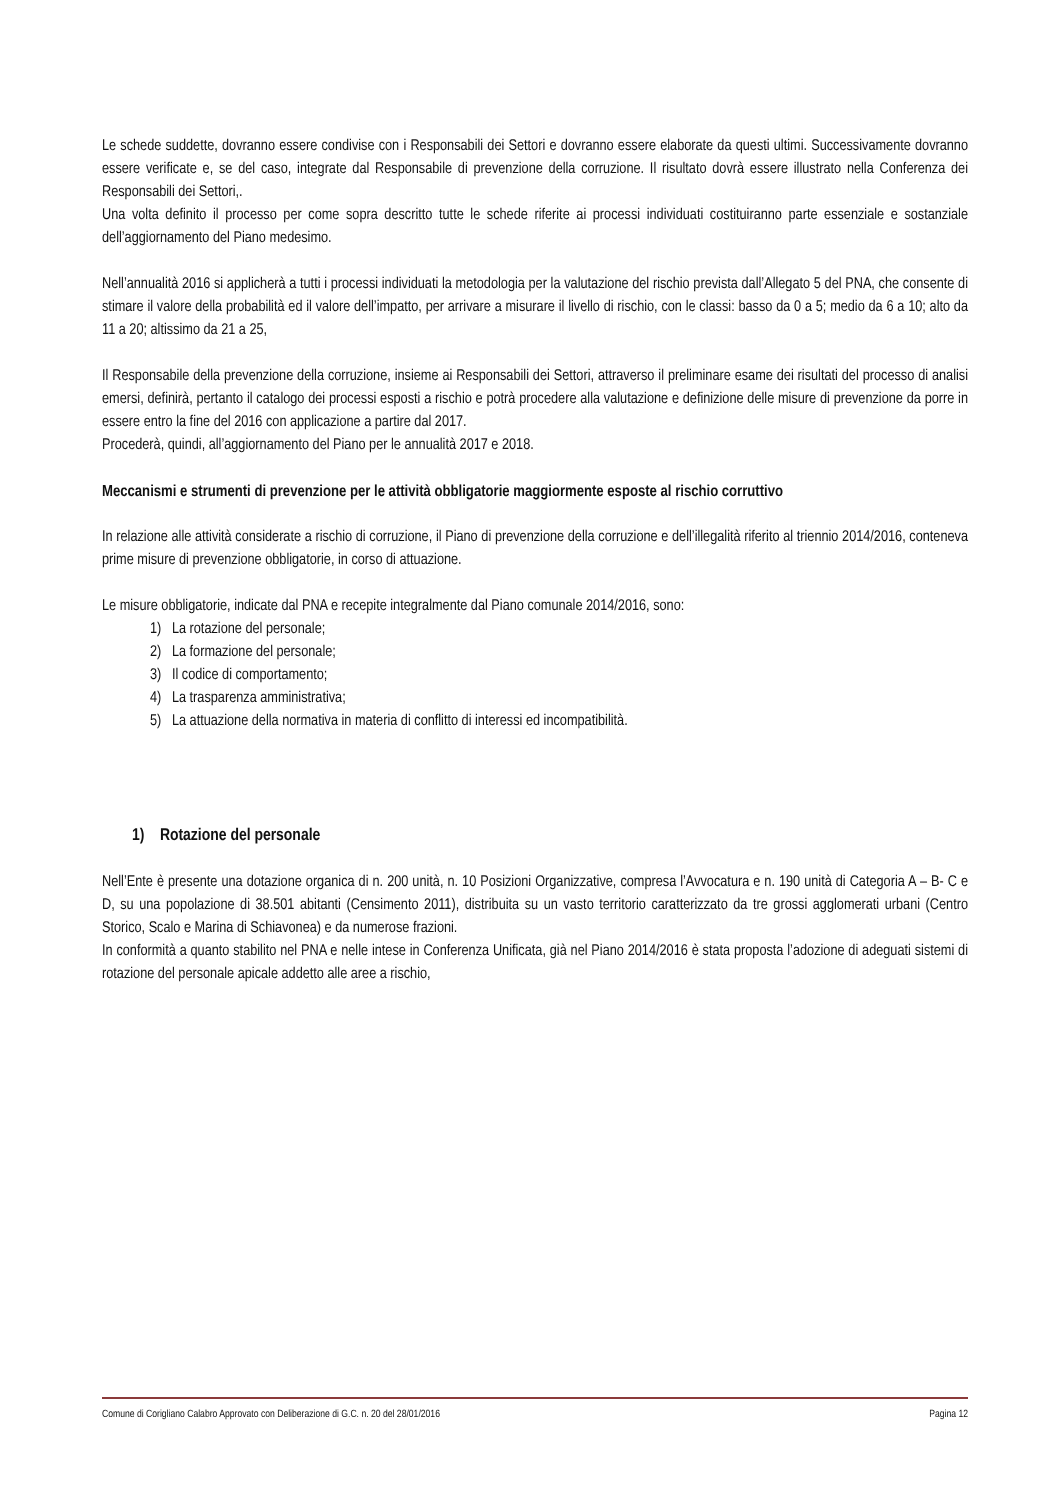Le schede suddette, dovranno essere condivise con i Responsabili dei Settori e dovranno essere elaborate da questi ultimi. Successivamente dovranno essere verificate e, se del caso, integrate dal Responsabile di prevenzione della corruzione. Il risultato dovrà essere illustrato nella Conferenza dei Responsabili dei Settori,.
Una volta definito il processo per come sopra descritto tutte le schede riferite ai processi individuati costituiranno parte essenziale e sostanziale dell’aggiornamento del Piano medesimo.
Nell’annualità 2016 si applicherà a tutti i processi individuati la metodologia per la valutazione del rischio prevista dall’Allegato 5 del PNA, che consente di stimare il valore della probabilità ed il valore dell’impatto, per arrivare a misurare il livello di rischio, con le classi: basso da 0 a 5; medio da 6 a 10; alto da 11 a 20; altissimo da 21 a 25,
Il Responsabile della prevenzione della corruzione, insieme ai Responsabili dei Settori, attraverso il preliminare esame dei risultati del processo di analisi emersi, definirà, pertanto il catalogo dei processi esposti a rischio e potrà procedere alla valutazione e definizione delle misure di prevenzione da porre in essere entro la fine del 2016 con applicazione a partire dal 2017.
Procederà, quindi, all’aggiornamento del Piano per le annualità 2017 e 2018.
Meccanismi e strumenti di prevenzione per le attività obbligatorie maggiormente esposte al rischio corruttivo
In relazione alle attività considerate a rischio di corruzione, il Piano di prevenzione della corruzione e dell’illegalità riferito al triennio 2014/2016, conteneva prime misure di prevenzione obbligatorie, in corso di attuazione.
Le misure obbligatorie, indicate dal PNA e recepite integralmente dal Piano comunale 2014/2016, sono:
1) La rotazione del personale;
2) La formazione del personale;
3) Il codice di comportamento;
4) La trasparenza amministrativa;
5) La attuazione della normativa in materia di conflitto di interessi ed incompatibilità.
1) Rotazione del personale
Nell’Ente è presente una dotazione organica di n. 200 unità, n. 10 Posizioni Organizzative, compresa l’Avvocatura e n. 190 unità di Categoria A – B- C e D, su una popolazione di 38.501 abitanti (Censimento 2011), distribuita su un vasto territorio caratterizzato da tre grossi agglomerati urbani (Centro Storico, Scalo e Marina di Schiavonea) e da numerose frazioni.
In conformità a quanto stabilito nel PNA e nelle intese in Conferenza Unificata, già nel Piano 2014/2016 è stata proposta l’adozione di adeguati sistemi di rotazione del personale apicale addetto alle aree a rischio,
Comune di Corigliano Calabro Approvato con Deliberazione di G.C. n. 20 del 28/01/2016 Pagina 12